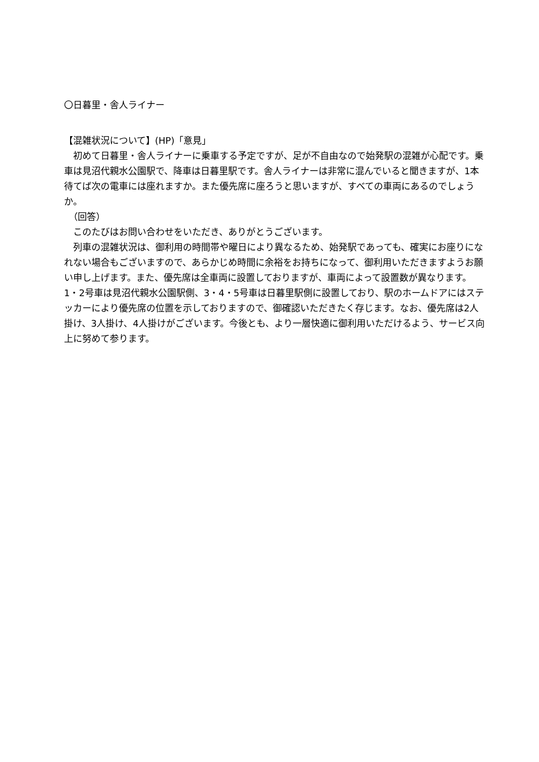〇日暮里・舎人ライナー
【混雑状況について】(HP)「意見」
　初めて日暮里・舎人ライナーに乗車する予定ですが、足が不自由なので始発駅の混雑が心配です。乗車は見沼代親水公園駅で、降車は日暮里駅です。舎人ライナーは非常に混んでいると聞きますが、1本待てば次の電車には座れますか。また優先席に座ろうと思いますが、すべての車両にあるのでしょうか。
　（回答）
　このたびはお問い合わせをいただき、ありがとうございます。
　列車の混雑状況は、御利用の時間帯や曜日により異なるため、始発駅であっても、確実にお座りになれない場合もございますので、あらかじめ時間に余裕をお持ちになって、御利用いただきますようお願い申し上げます。また、優先席は全車両に設置しておりますが、車両によって設置数が異なります。1・2号車は見沼代親水公園駅側、3・4・5号車は日暮里駅側に設置しており、駅のホームドアにはステッカーにより優先席の位置を示しておりますので、御確認いただきたく存じます。なお、優先席は2人掛け、3人掛け、4人掛けがございます。今後とも、より一層快適に御利用いただけるよう、サービス向上に努めて参ります。